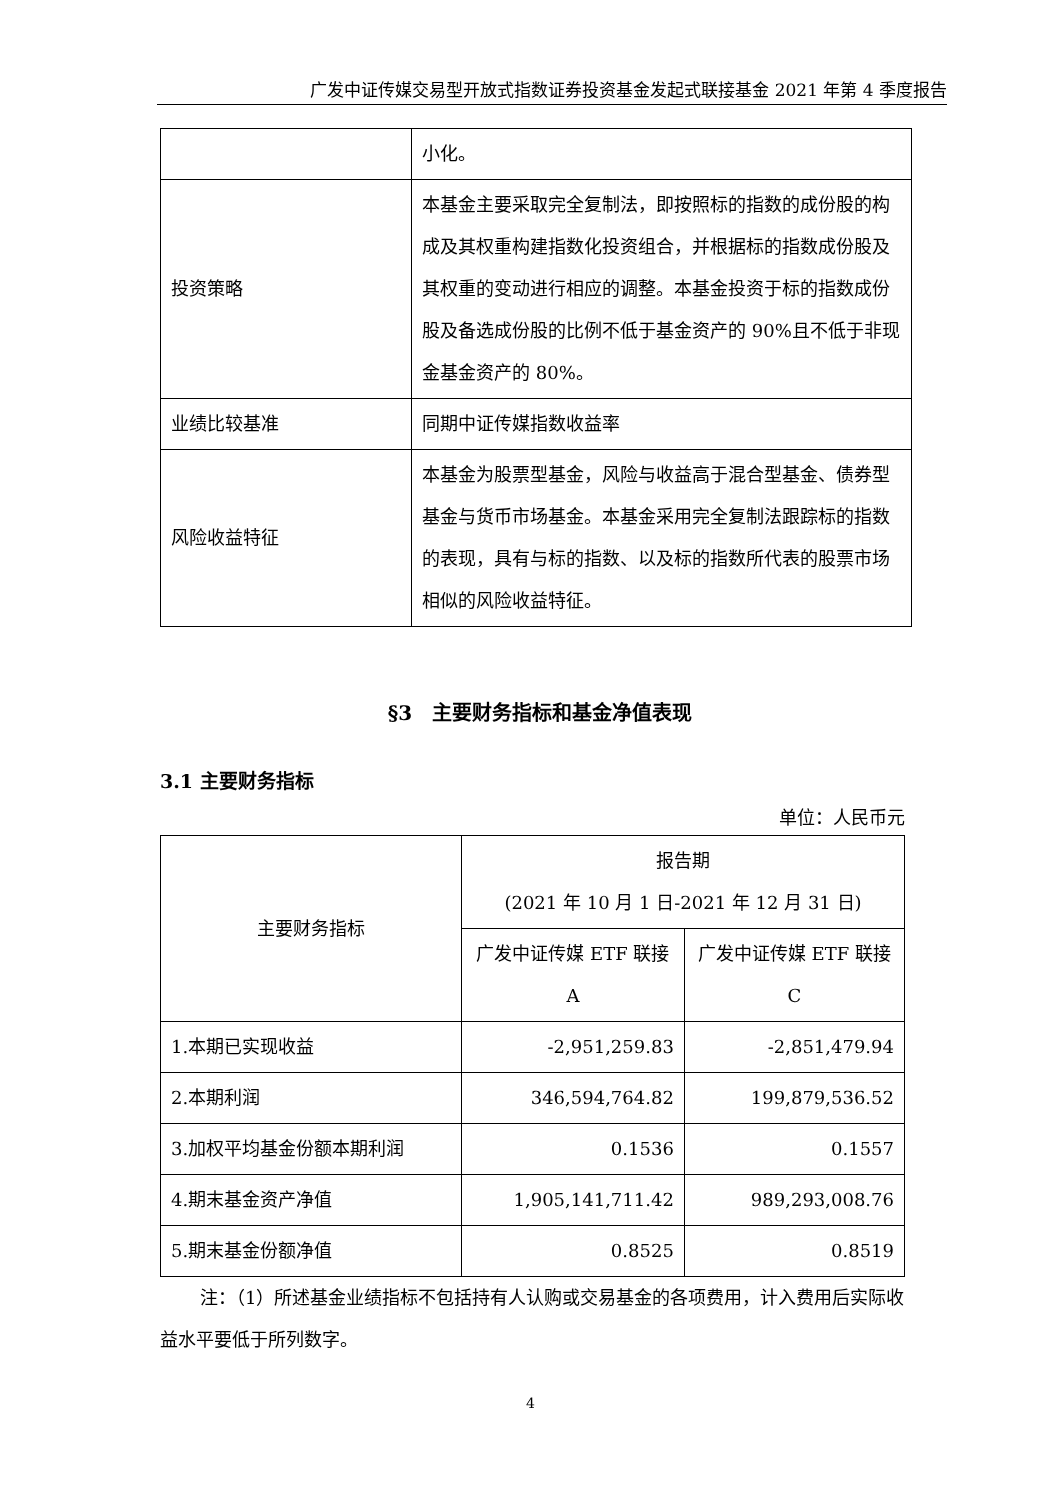广发中证传媒交易型开放式指数证券投资基金发起式联接基金 2021 年第 4 季度报告
| | 小化。 |
| 投资策略 | 本基金主要采取完全复制法，即按照标的指数的成份股的构成及其权重构建指数化投资组合，并根据标的指数成份股及其权重的变动进行相应的调整。本基金投资于标的指数成份股及备选成份股的比例不低于基金资产的 90%且不低于非现金基金资产的 80%。 |
| 业绩比较基准 | 同期中证传媒指数收益率 |
| 风险收益特征 | 本基金为股票型基金，风险与收益高于混合型基金、债券型基金与货币市场基金。本基金采用完全复制法跟踪标的指数的表现，具有与标的指数、以及标的指数所代表的股票市场相似的风险收益特征。 |
§3　主要财务指标和基金净值表现
3.1 主要财务指标
单位：人民币元
| 主要财务指标 | 报告期 (2021 年 10 月 1 日-2021 年 12 月 31 日) | |
| --- | --- | --- |
| | 广发中证传媒 ETF 联接 A | 广发中证传媒 ETF 联接 C |
| 1.本期已实现收益 | -2,951,259.83 | -2,851,479.94 |
| 2.本期利润 | 346,594,764.82 | 199,879,536.52 |
| 3.加权平均基金份额本期利润 | 0.1536 | 0.1557 |
| 4.期末基金资产净值 | 1,905,141,711.42 | 989,293,008.76 |
| 5.期末基金份额净值 | 0.8525 | 0.8519 |
注：（1）所述基金业绩指标不包括持有人认购或交易基金的各项费用，计入费用后实际收益水平要低于所列数字。
4